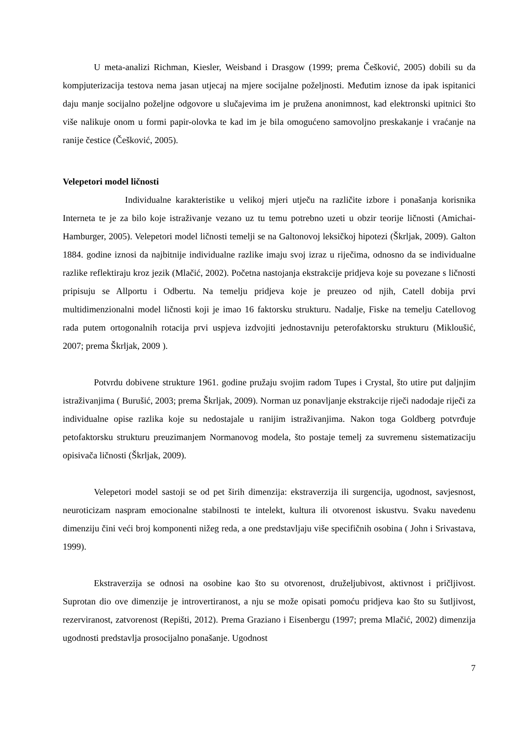U meta-analizi Richman, Kiesler, Weisband i Drasgow (1999; prema Češković, 2005) dobili su da kompjuterizacija testova nema jasan utjecaj na mjere socijalne poželjnosti. Međutim iznose da ipak ispitanici daju manje socijalno poželjne odgovore u slučajevima im je pružena anonimnost, kad elektronski upitnici što više nalikuje onom u formi papir-olovka te kad im je bila omogućeno samovoljno preskakanje i vraćanje na ranije čestice (Češković, 2005).
Velepetori model ličnosti
Individualne karakteristike u velikoj mjeri utječu na različite izbore i ponašanja korisnika Interneta te je za bilo koje istraživanje vezano uz tu temu potrebno uzeti u obzir teorije ličnosti (Amichai-Hamburger, 2005). Velepetori model ličnosti temelji se na Galtonovoj leksičkoj hipotezi (Škrljak, 2009). Galton 1884. godine iznosi da najbitnije individualne razlike imaju svoj izraz u riječima, odnosno da se individualne razlike reflektiraju kroz jezik (Mlačić, 2002). Početna nastojanja ekstrakcije pridjeva koje su povezane s ličnosti pripisuju se Allportu i Odbertu. Na temelju pridjeva koje je preuzeo od njih, Catell dobija prvi multidimenzionalni model ličnosti koji je imao 16 faktorsku strukturu. Nadalje, Fiske na temelju Catellovog rada putem ortogonalnih rotacija prvi uspjeva izdvojiti jednostavniju peterofaktorsku strukturu (Mikloušić, 2007; prema Škrljak, 2009 ).
Potvrdu dobivene strukture 1961. godine pružaju svojim radom Tupes i Crystal, što utire put daljnjim istraživanjima ( Burušić, 2003; prema Škrljak, 2009). Norman uz ponavljanje ekstrakcije riječi nadodaje riječi za individualne opise razlika koje su nedostajale u ranijim istraživanjima. Nakon toga Goldberg potvrđuje petofaktorsku strukturu preuzimanjem Normanovog modela, što postaje temelj za suvremenu sistematizaciju opisivača ličnosti (Škrljak, 2009).
Velepetori model sastoji se od pet širih dimenzija: ekstraverzija ili surgencija, ugodnost, savjesnost, neuroticizam naspram emocionalne stabilnosti te intelekt, kultura ili otvorenost iskustvu. Svaku navedenu dimenziju čini veći broj komponenti nižeg reda, a one predstavljaju više specifičnih osobina ( John i Srivastava, 1999).
Ekstraverzija se odnosi na osobine kao što su otvorenost, druželjubivost, aktivnost i pričljivost. Suprotan dio ove dimenzije je introvertiranost, a nju se može opisati pomoću pridjeva kao što su šutljivost, rezerviranost, zatvorenost (Repišti, 2012). Prema Graziano i Eisenbergu (1997; prema Mlačić, 2002) dimenzija ugodnosti predstavlja prosocijalno ponašanje. Ugodnost
7